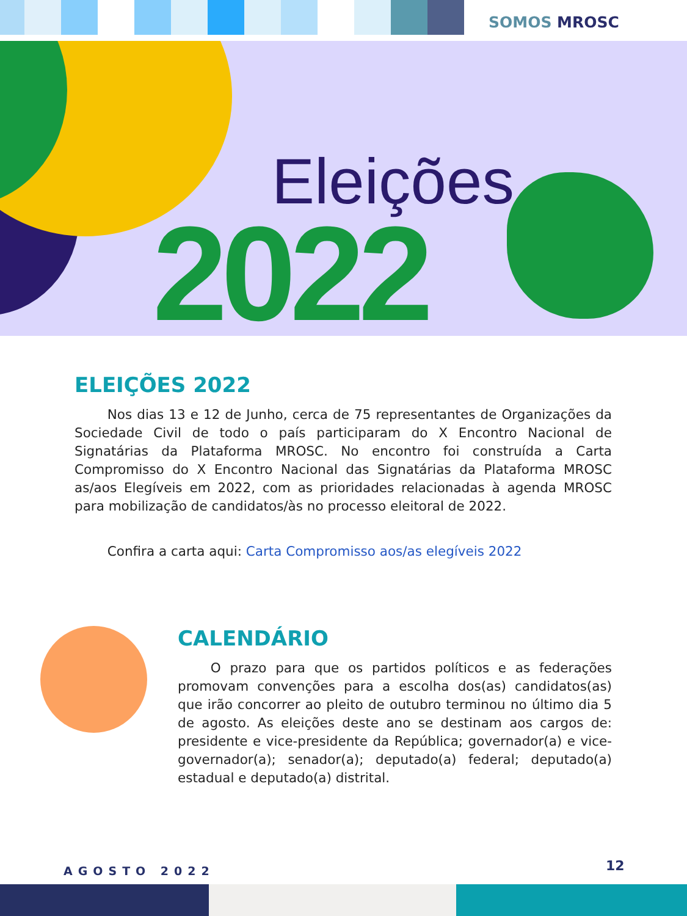SOMOS MROSC
Eleições
2022
ELEIÇÕES 2022
   Nos dias 13 e 12 de Junho, cerca de 75 representantes de Organizações da Sociedade Civil de todo o país participaram do X Encontro Nacional de Signatárias da Plataforma MROSC. No encontro foi construída a Carta Compromisso do X Encontro Nacional das Signatárias da Plataforma MROSC as/aos Elegíveis em 2022, com as prioridades relacionadas à agenda MROSC para mobilização de candidatos/às no processo eleitoral de 2022.
   Confira a carta aqui: Carta Compromisso aos/as elegíveis 2022
CALENDÁRIO
   O prazo para que os partidos políticos e as federações promovam convenções para a escolha dos(as) candidatos(as) que irão concorrer ao pleito de outubro terminou no último dia 5 de agosto. As eleições deste ano se destinam aos cargos de: presidente e vice-presidente da República; governador(a) e vice-governador(a); senador(a); deputado(a) federal; deputado(a) estadual e deputado(a) distrital.
AGOSTO 2022 12